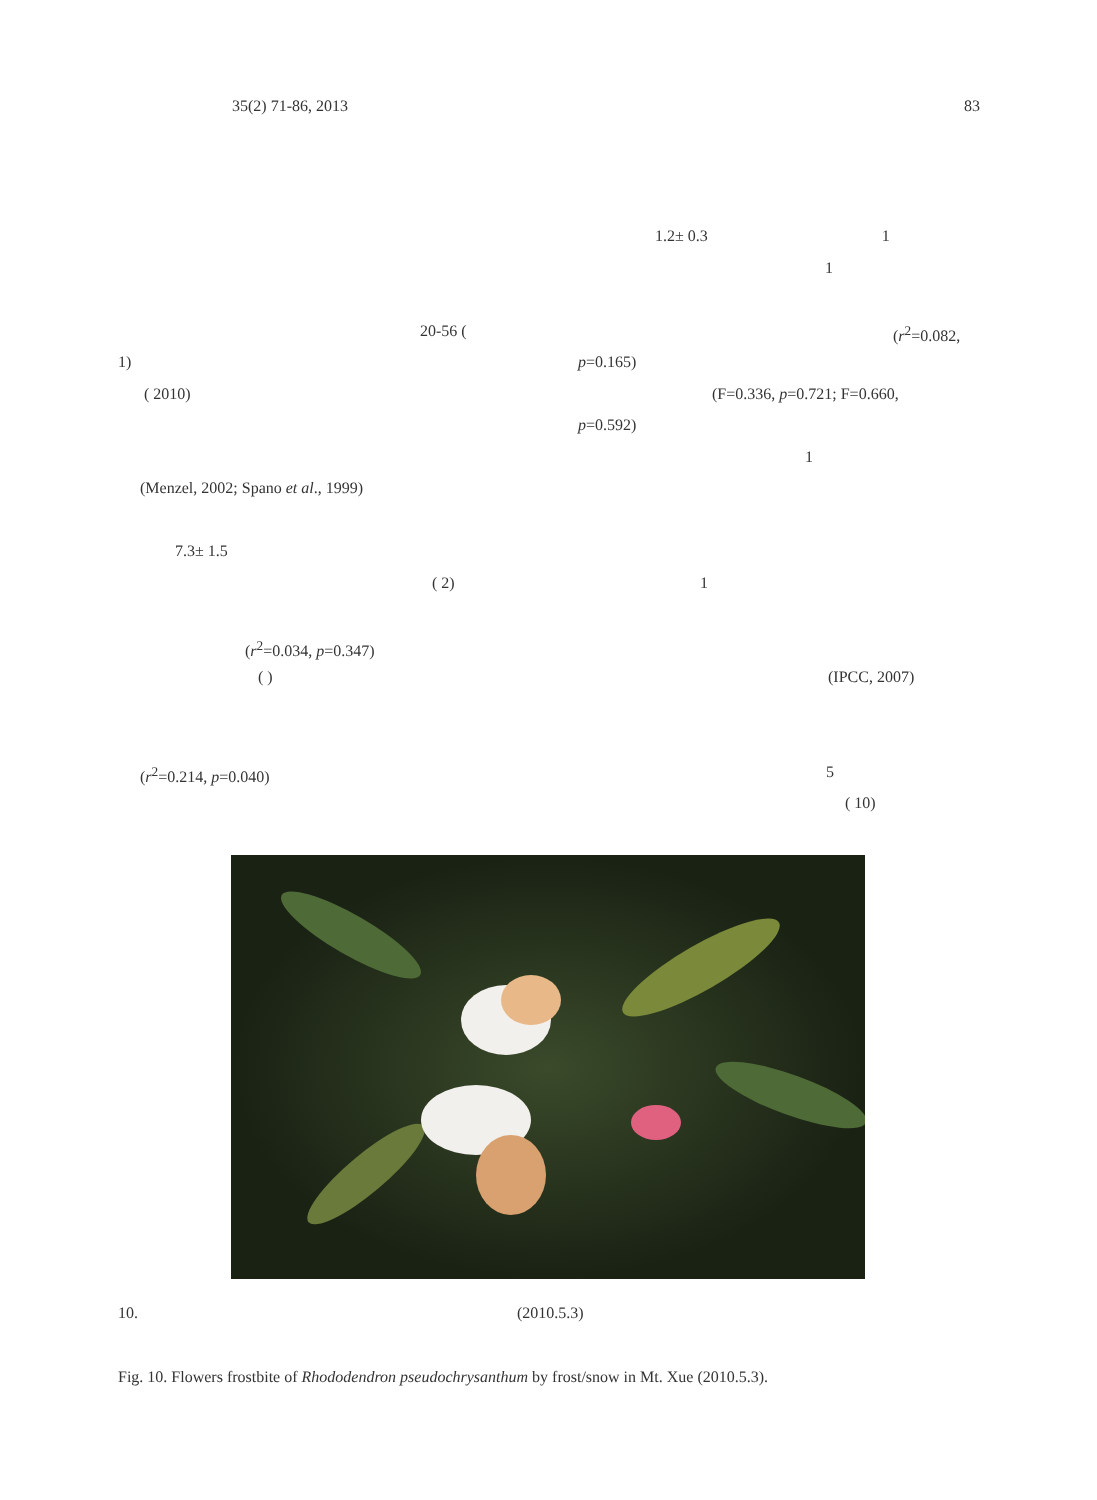35(2) 71-86, 2013 83
20-56 (
1)
( 2010)
(Menzel, 2002; Spano et al., 1999)
7.3± 1.5
( 2)
(r<sup>2</sup>=0.034, p=0.347)
( )
(r<sup>2</sup>=0.214, p=0.040)
1.2± 0.3 1
1
(r<sup>2</sup>=0.082,
p=0.165)
(F=0.336, p=0.721; F=0.660,
p=0.592)
1
1
(IPCC, 2007)
5
( 10)
10. (2010.5.3)
Fig. 10. Flowers frostbite of Rhododendron pseudochrysanthum by frost/snow in Mt. Xue (2010.5.3).